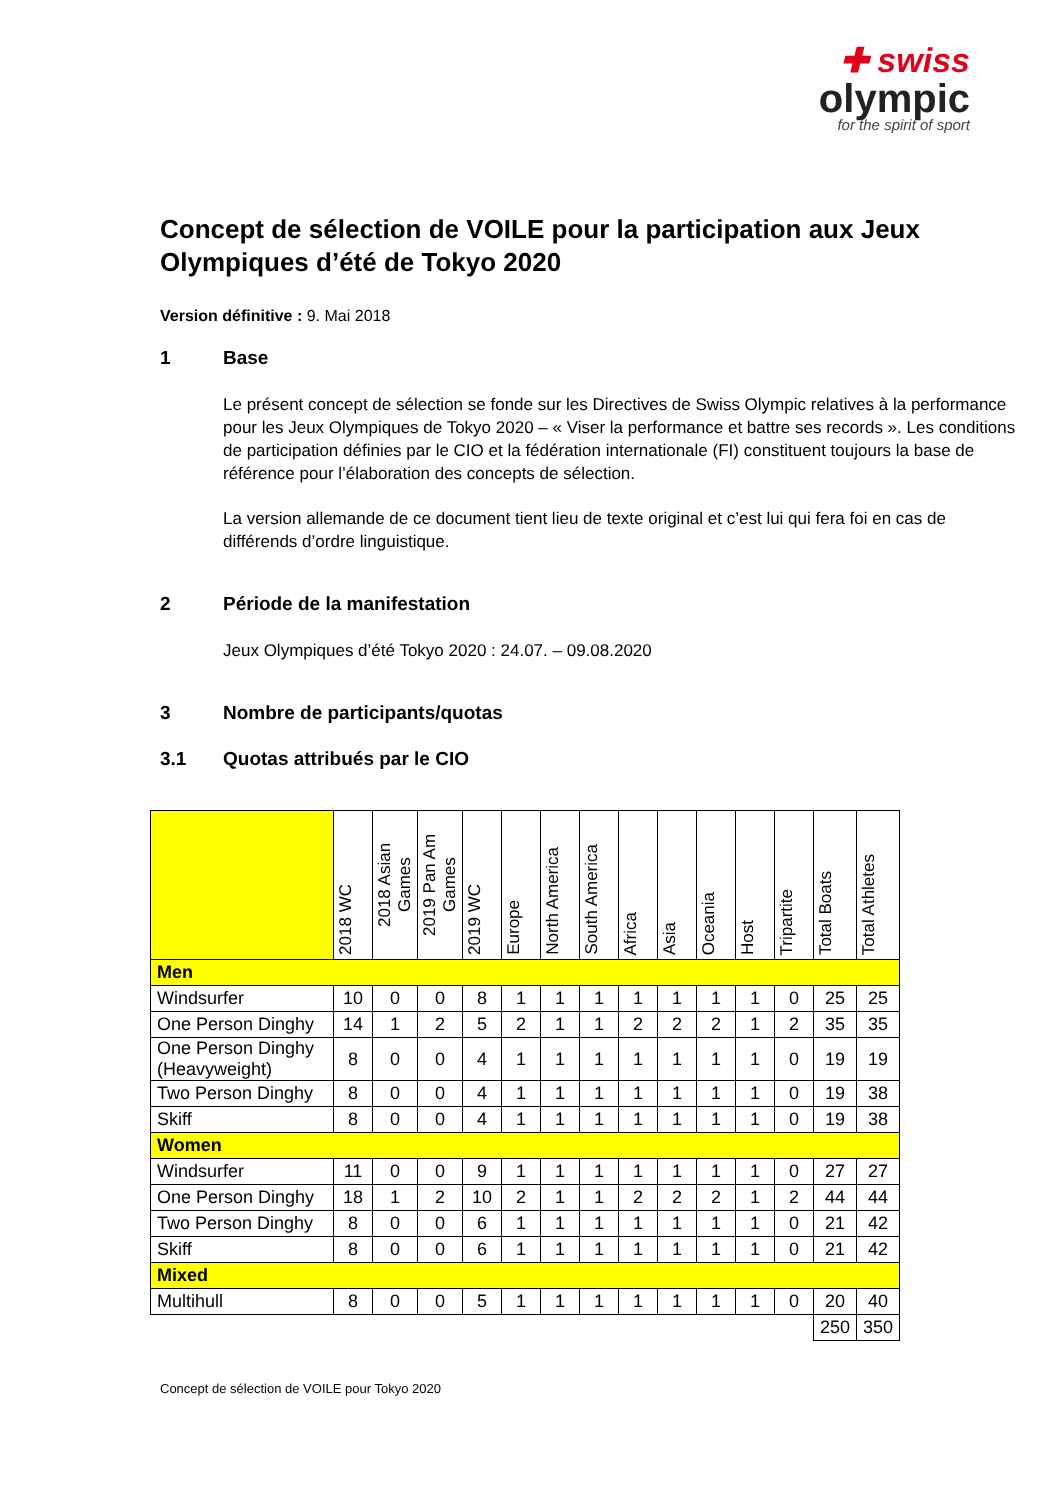✚ swiss
olympic
for the spirit of sport
Concept de sélection de VOILE pour la participation aux Jeux Olympiques d’été de Tokyo 2020
Version définitive : 9. Mai 2018
1 Base
Le présent concept de sélection se fonde sur les Directives de Swiss Olympic relatives à la performance pour les Jeux Olympiques de Tokyo 2020 – « Viser la performance et battre ses records ». Les conditions de participation définies par le CIO et la fédération internationale (FI) constituent toujours la base de référence pour l’élaboration des concepts de sélection.
La version allemande de ce document tient lieu de texte original et c’est lui qui fera foi en cas de différends d’ordre linguistique.
2 Période de la manifestation
Jeux Olympiques d’été Tokyo 2020 : 24.07. – 09.08.2020
3 Nombre de participants/quotas
3.1 Quotas attribués par le CIO
| | 2018 WC | 2018 Asian Games | 2019 Pan Am Games | 2019 WC | Europe | North America | South America | Africa | Asia | Oceania | Host | Tripartite | Total Boats | Total Athletes |
| --- | --- | --- | --- | --- | --- | --- | --- | --- | --- | --- | --- | --- | --- | --- |
| Men | | | | | | | | | | | | | | |
| Windsurfer | 10 | 0 | 0 | 8 | 1 | 1 | 1 | 1 | 1 | 1 | 1 | 0 | 25 | 25 |
| One Person Dinghy | 14 | 1 | 2 | 5 | 2 | 1 | 1 | 2 | 2 | 2 | 1 | 2 | 35 | 35 |
| One Person Dinghy (Heavyweight) | 8 | 0 | 0 | 4 | 1 | 1 | 1 | 1 | 1 | 1 | 1 | 0 | 19 | 19 |
| Two Person Dinghy | 8 | 0 | 0 | 4 | 1 | 1 | 1 | 1 | 1 | 1 | 1 | 0 | 19 | 38 |
| Skiff | 8 | 0 | 0 | 4 | 1 | 1 | 1 | 1 | 1 | 1 | 1 | 0 | 19 | 38 |
| Women | | | | | | | | | | | | | | |
| Windsurfer | 11 | 0 | 0 | 9 | 1 | 1 | 1 | 1 | 1 | 1 | 1 | 0 | 27 | 27 |
| One Person Dinghy | 18 | 1 | 2 | 10 | 2 | 1 | 1 | 2 | 2 | 2 | 1 | 2 | 44 | 44 |
| Two Person Dinghy | 8 | 0 | 0 | 6 | 1 | 1 | 1 | 1 | 1 | 1 | 1 | 0 | 21 | 42 |
| Skiff | 8 | 0 | 0 | 6 | 1 | 1 | 1 | 1 | 1 | 1 | 1 | 0 | 21 | 42 |
| Mixed | | | | | | | | | | | | | | |
| Multihull | 8 | 0 | 0 | 5 | 1 | 1 | 1 | 1 | 1 | 1 | 1 | 0 | 20 | 40 |
| | | | | | | | | | | | | | 250 | 350 |
Concept de sélection de VOILE pour Tokyo 2020